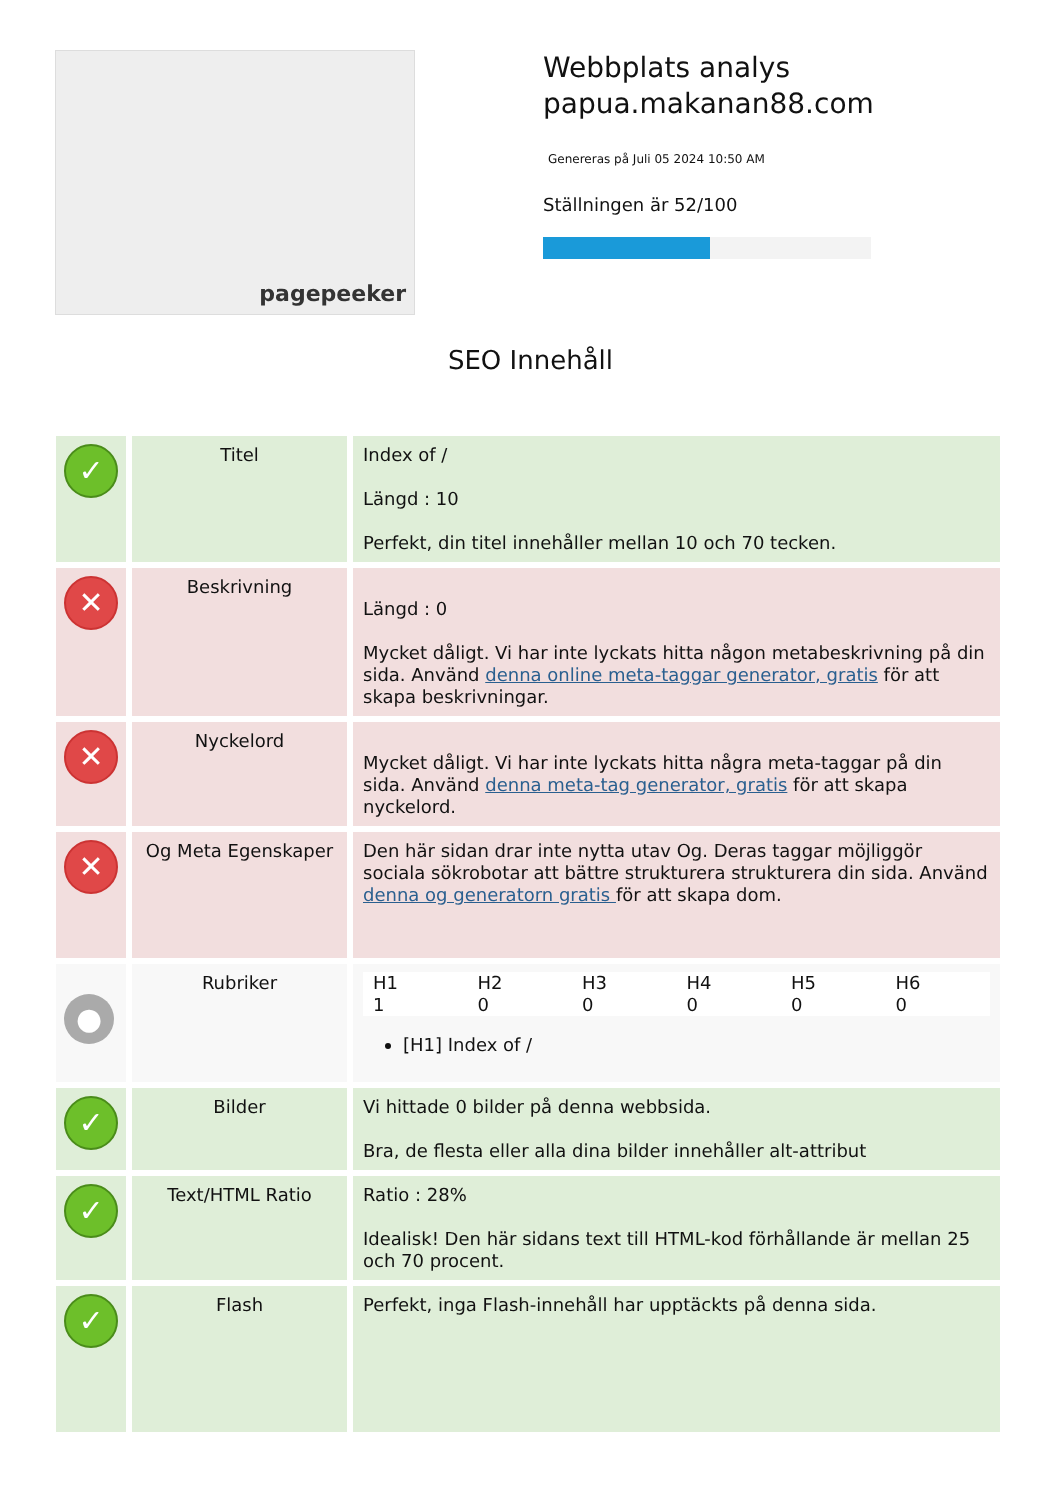pagepeeker
Webbplats analys
papua.makanan88.com
Genereras på Juli 05 2024 10:50 AM
Ställningen är 52/100
SEO Innehåll
| ✓ | Titel | Index of / Längd : 10 Perfekt, din titel innehåller mellan 10 och 70 tecken. |
| ✕ | Beskrivning | Längd : 0 Mycket dåligt. Vi har inte lyckats hitta någon metabeskrivning på din sida. Använd denna online meta-taggar generator, gratis för att skapa beskrivningar. |
| ✕ | Nyckelord | Mycket dåligt. Vi har inte lyckats hitta några meta-taggar på din sida. Använd denna meta-tag generator, gratis för att skapa nyckelord. |
| ✕ | Og Meta Egenskaper | Den här sidan drar inte nytta utav Og. Deras taggar möjliggör sociala sökrobotar att bättre strukturera strukturera din sida. Använd denna og generatorn gratis för att skapa dom. |
| ● | Rubriker | / H1 / H2 / H3 / H4 / H5 / H6 / / 1 / 0 / 0 / 0 / 0 / 0 / [H1] Index of / |
| ✓ | Bilder | Vi hittade 0 bilder på denna webbsida. Bra, de flesta eller alla dina bilder innehåller alt-attribut |
| ✓ | Text/HTML Ratio | Ratio : 28% Idealisk! Den här sidans text till HTML-kod förhållande är mellan 25 och 70 procent. |
| ✓ | Flash | Perfekt, inga Flash-innehåll har upptäckts på denna sida. |